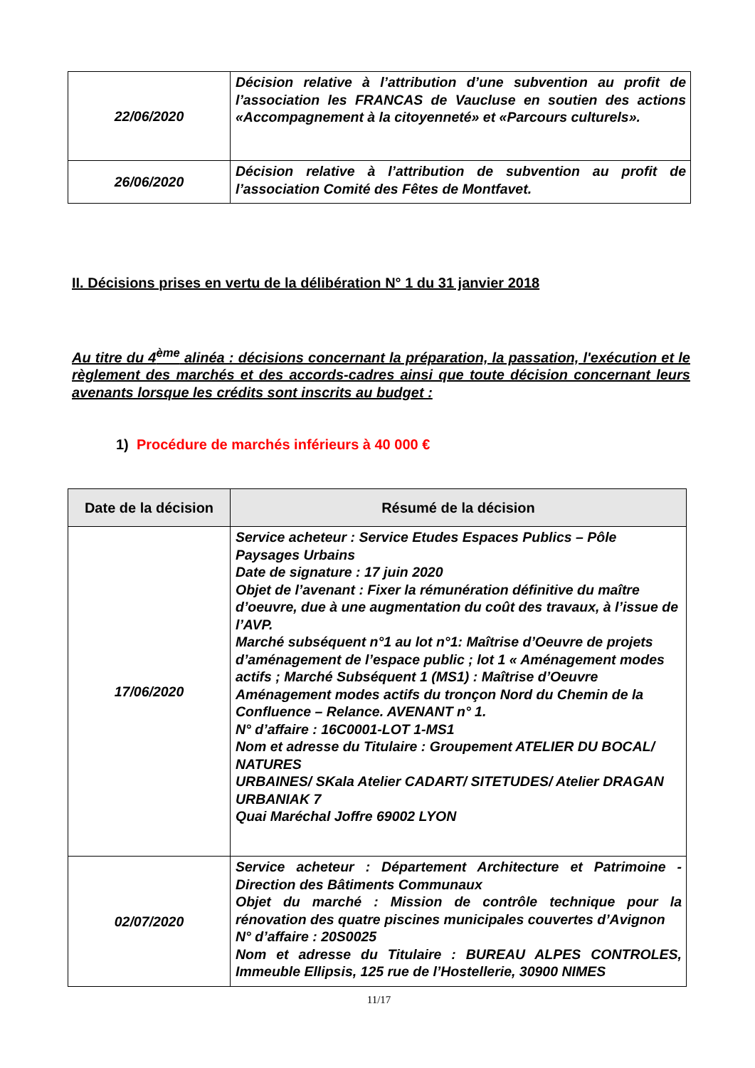| 22/06/2020 | Décision relative à l’attribution d’une subvention au profit de l’association les FRANCAS de Vaucluse en soutien des actions «Accompagnement à la citoyenneté» et «Parcours culturels». |
| 26/06/2020 | Décision relative à l’attribution de subvention au profit de l’association Comité des Fêtes de Montfavet. |
II. Décisions prises en vertu de la délibération N° 1 du 31 janvier 2018
Au titre du 4<sup>ème</sup> alinéa : décisions concernant la préparation, la passation, l'exécution et le règlement des marchés et des accords-cadres ainsi que toute décision concernant leurs avenants lorsque les crédits sont inscrits au budget :
1) Procédure de marchés inférieurs à 40 000 €
| Date de la décision | Résumé de la décision |
| --- | --- |
| 17/06/2020 | Service acheteur : Service Etudes Espaces Publics – Pôle Paysages Urbains Date de signature : 17 juin 2020 Objet de l’avenant : Fixer la rémunération définitive du maître d’oeuvre, due à une augmentation du coût des travaux, à l’issue de l’AVP. Marché subséquent n°1 au lot n°1: Maîtrise d’Oeuvre de projets d’aménagement de l’espace public ; lot 1 « Aménagement modes actifs ; Marché Subséquent 1 (MS1) : Maîtrise d’Oeuvre Aménagement modes actifs du tronçon Nord du Chemin de la Confluence – Relance. AVENANT n° 1. N° d’affaire : 16C0001-LOT 1-MS1 Nom et adresse du Titulaire : Groupement ATELIER DU BOCAL/ NATURES URBAINES/ SKala Atelier CADART/ SITETUDES/ Atelier DRAGAN URBANIAK 7 Quai Maréchal Joffre 69002 LYON |
| 02/07/2020 | Service acheteur : Département Architecture et Patrimoine - Direction des Bâtiments Communaux Objet du marché : Mission de contrôle technique pour la rénovation des quatre piscines municipales couvertes d’Avignon N° d’affaire : 20S0025 Nom et adresse du Titulaire : BUREAU ALPES CONTROLES, Immeuble Ellipsis, 125 rue de l’Hostellerie, 30900 NIMES |
11/17